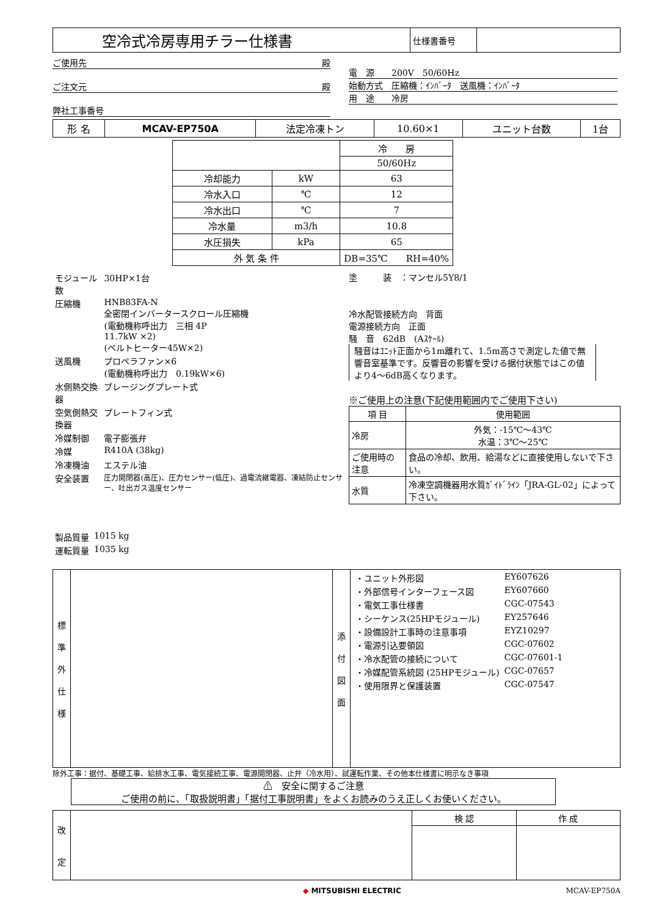| 空冷式冷房専用チラー仕様書 | 仕様書番号 | |
ご使用先 殿
ご注文元 殿
弊社工事番号
電　源　　200V　50/60Hz
始動方式　圧縮機：ｲﾝﾊﾞｰﾀ　送風機：ｲﾝﾊﾞｰﾀ
用　途　　冷房
| 形 名 | MCAV-EP750A | 法定冷凍トン | 10.60×1 | ユニット台数 | 1台 |
| | | 冷 房 |
| | | 50/60Hz |
| 冷却能力 | kW | 63 |
| 冷水入口 | ℃ | 12 |
| 冷水出口 | ℃ | 7 |
| 冷水量 | m3/h | 10.8 |
| 水圧損失 | kPa | 65 |
| 外 気 条 件 | | DB=35℃ RH=40% |
| モジュール数 | 30HP×1台 |
| 圧縮機 | HNB83FA-N 全密閉インバータースクロール圧縮機 (電動機称呼出力 三相 4P 11.7kW ×2) (ベルトヒーター45W×2) |
| 送風機 | プロペラファン×6 (電動機称呼出力 0.19kW×6) |
| 水側熱交換器 | ブレージングプレート式 |
| 空気側熱交換器 | プレートフィン式 |
| 冷媒制御 | 電子膨張弁 |
| 冷媒 | R410A (38kg) |
| 冷凍機油 | エステル油 |
| 安全装置 | 圧力開閉器(高圧)、圧力センサー(低圧)、過電流継電器、凍結防止センサー、吐出ガス温度センサー |
| 製品質量 | 1015 kg |
| 運転質量 | 1035 kg |
塗　　　装　：マンセル5Y8/1
冷水配管接続方向　背面
電源接続方向　正面
騒　音　62dB　(Aｽｹｰﾙ)
騒音はﾕﾆｯﾄ正面から1m離れて、1.5m高さで測定した値で無響音室基準です。反響音の影響を受ける据付状態ではこの値より4〜6dB高くなります。
※ご使用上の注意(下記使用範囲内でご使用下さい)
| 項 目 | 使用範囲 |
| --- | --- |
| 冷房 | 外気：-15℃〜43℃ 水温：3℃〜25℃ |
| ご使用時の注意 | 食品の冷却、飲用、給湯などに直接使用しないで下さい。 |
| 水質 | 冷凍空調機器用水質ｶﾞｲﾄﾞﾗｲﾝ「JRA-GL-02」によって下さい。 |
| 標 準 外 仕 様 | | 添 付 図 面 | / ・ユニット外形図 / EY607626 / / ・外部信号インターフェース図 / EY607660 / / ・電気工事仕様書 / CGC-07543 / / ・シーケンス(25HPモジュール) / EY257646 / / ・設備設計工事時の注意事項 / EYZ10297 / / ・電源引込要領図 / CGC-07602 / / ・冷水配管の接続について / CGC-07601-1 / / ・冷媒配管系統図 (25HPモジュール) / CGC-07657 / / ・使用限界と保護装置 / CGC-07547 / |
除外工事：据付、基礎工事、給排水工事、電気接続工事、電源開閉器、止弁（冷水用）、試運転作業、その他本仕様書に明示なき事項
⚠　安全に関するご注意
ご使用の前に、「取扱説明書」「据付工事説明書」をよくお読みのうえ正しくお使いください。
| 改 定 | | 検 認 | 作 成 |
◆ MITSUBISHI ELECTRIC MCAV-EP750A